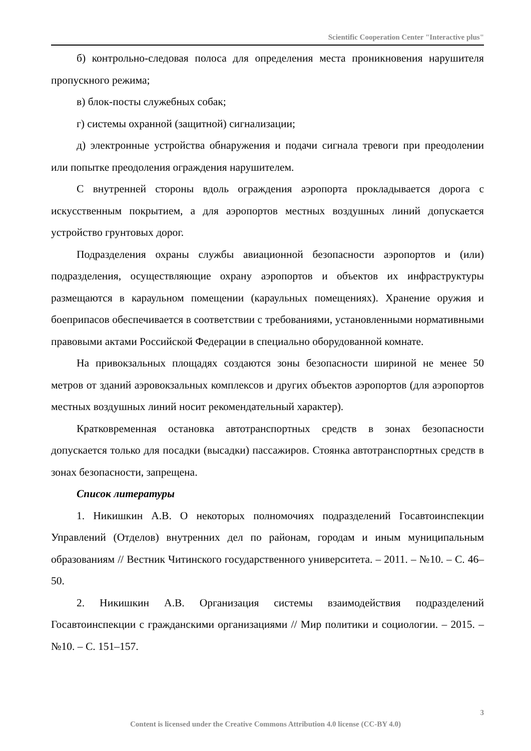Scientific Cooperation Center "Interactive plus"
б) контрольно-следовая полоса для определения места проникновения нарушителя пропускного режима;
в) блок-посты служебных собак;
г) системы охранной (защитной) сигнализации;
д) электронные устройства обнаружения и подачи сигнала тревоги при преодолении или попытке преодоления ограждения нарушителем.
С внутренней стороны вдоль ограждения аэропорта прокладывается дорога с искусственным покрытием, а для аэропортов местных воздушных линий допускается устройство грунтовых дорог.
Подразделения охраны службы авиационной безопасности аэропортов и (или) подразделения, осуществляющие охрану аэропортов и объектов их инфраструктуры размещаются в караульном помещении (караульных помещениях). Хранение оружия и боеприпасов обеспечивается в соответствии с требованиями, установленными нормативными правовыми актами Российской Федерации в специально оборудованной комнате.
На привокзальных площадях создаются зоны безопасности шириной не менее 50 метров от зданий аэровокзальных комплексов и других объектов аэропортов (для аэропортов местных воздушных линий носит рекомендательный характер).
Кратковременная остановка автотранспортных средств в зонах безопасности допускается только для посадки (высадки) пассажиров. Стоянка автотранспортных средств в зонах безопасности, запрещена.
Список литературы
1. Никишкин А.В. О некоторых полномочиях подразделений Госавтоинспекции Управлений (Отделов) внутренних дел по районам, городам и иным муниципальным образованиям // Вестник Читинского государственного университета. – 2011. – №10. – С. 46–50.
2. Никишкин А.В. Организация системы взаимодействия подразделений Госавтоинспекции с гражданскими организациями // Мир политики и социологии. – 2015. – №10. – С. 151–157.
3
Content is licensed under the Creative Commons Attribution 4.0 license (CC-BY 4.0)